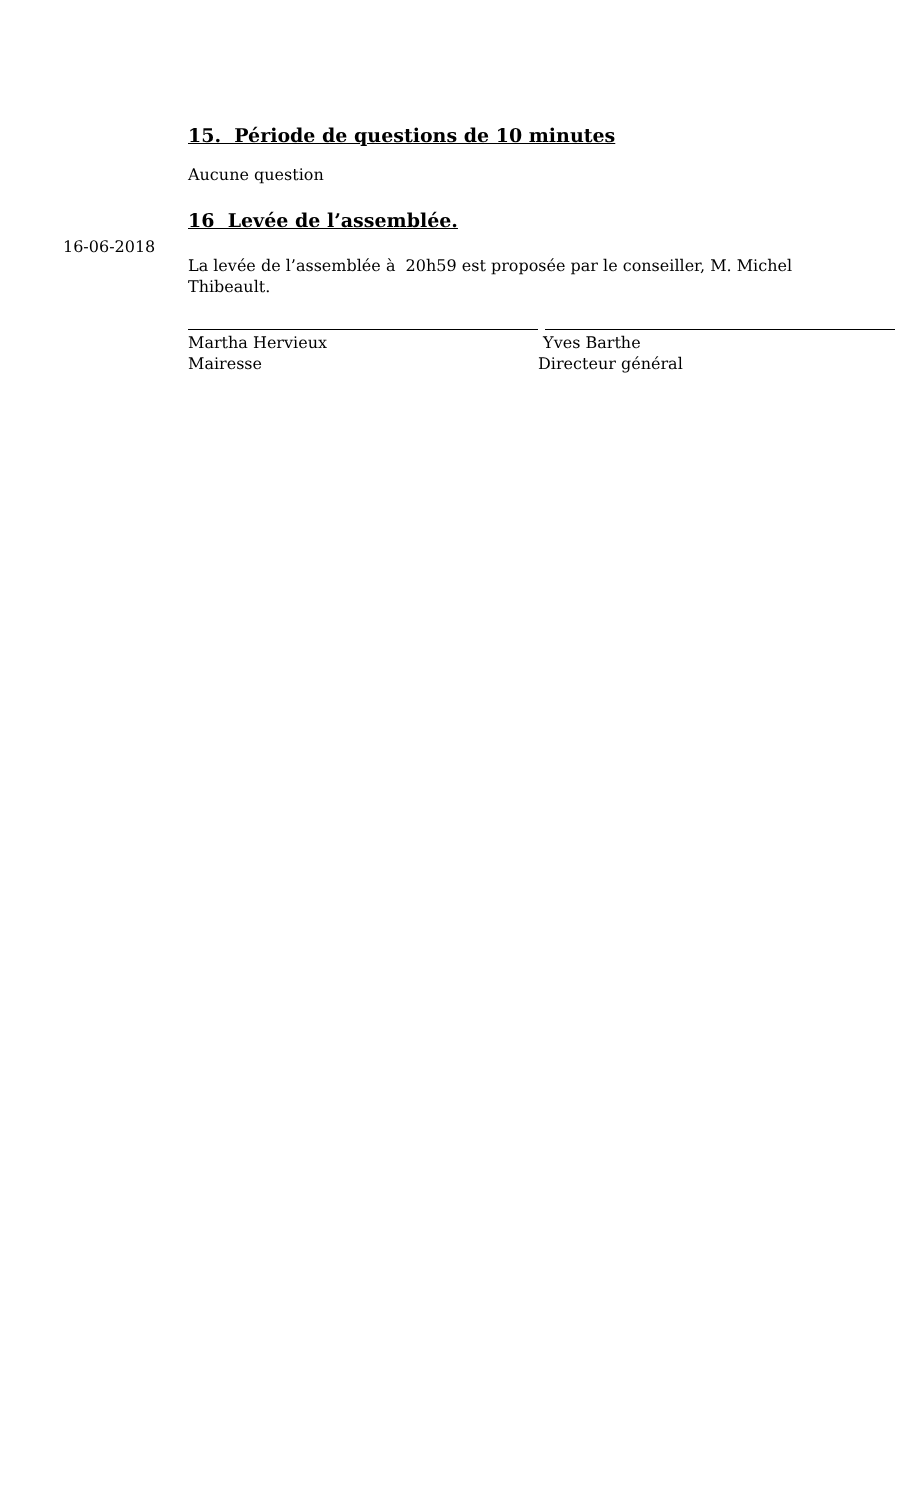15. Période de questions de 10 minutes
Aucune question
16 Levée de l’assemblée.
16-06-2018
La levée de l’assemblée à 20h59 est proposée par le conseiller, M. Michel Thibeault.
Martha Hervieux
Mairesse
Yves Barthe
Directeur général